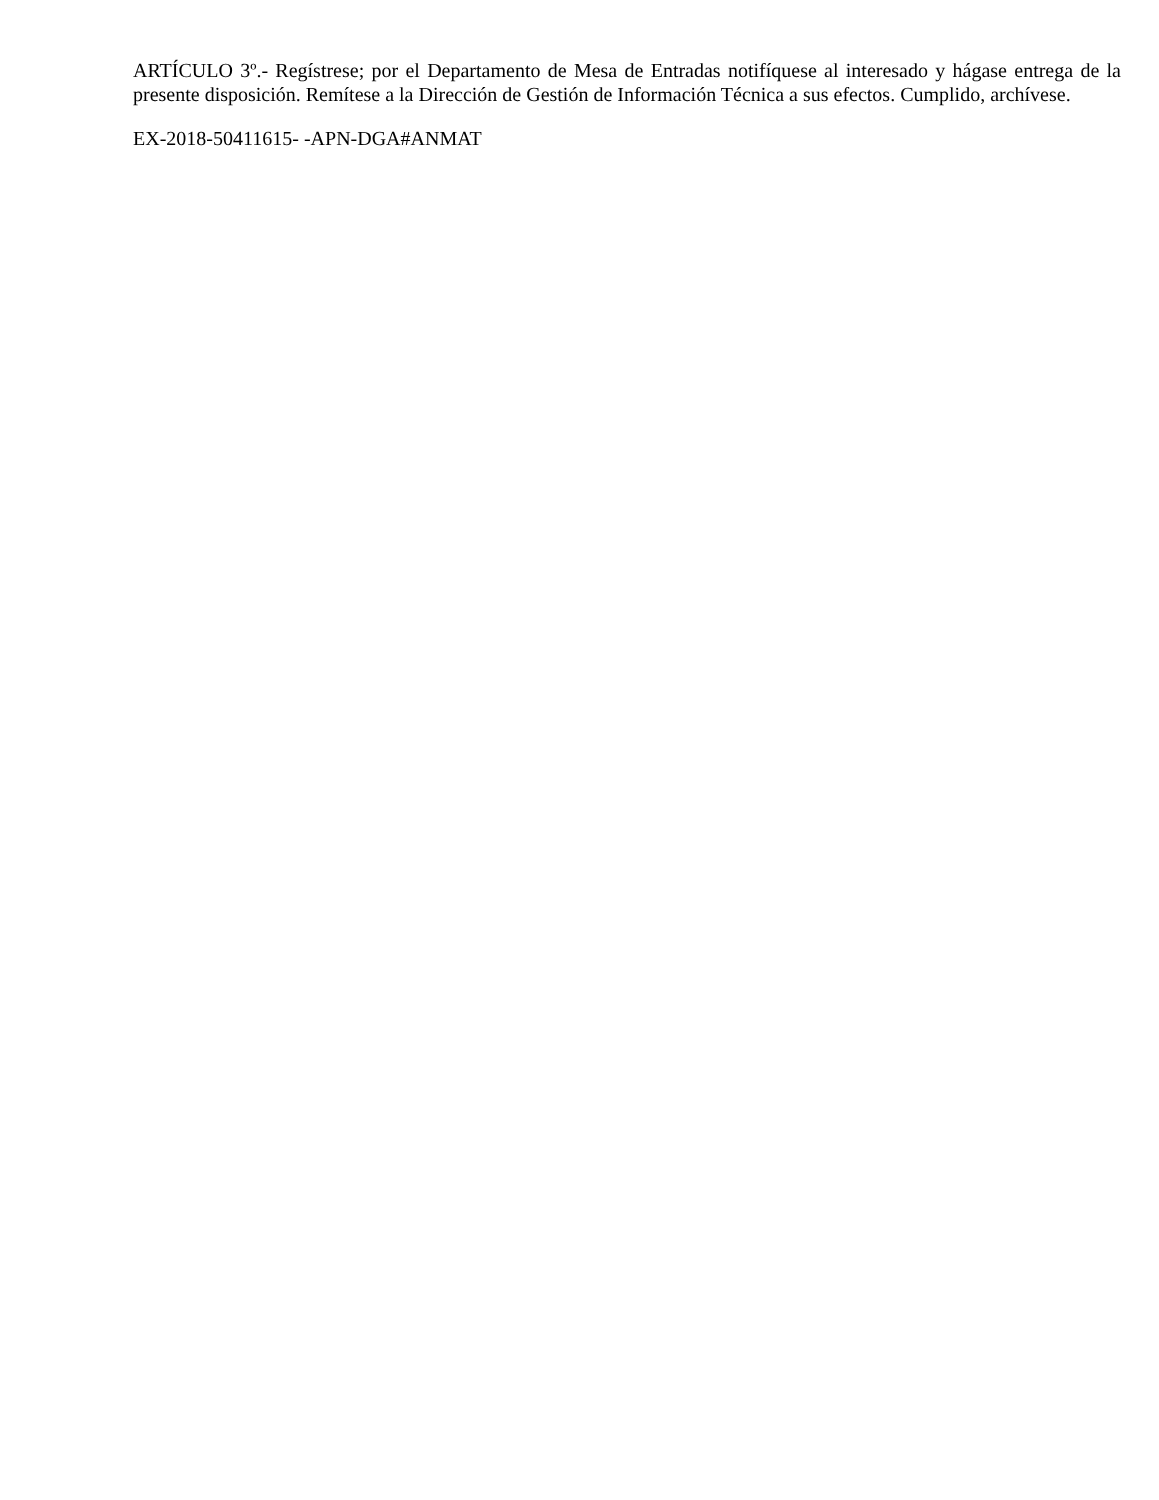ARTÍCULO 3º.- Regístrese; por el Departamento de Mesa de Entradas notifíquese al interesado y hágase entrega de la presente disposición. Remítese a la Dirección de Gestión de Información Técnica a sus efectos. Cumplido, archívese.
EX-2018-50411615- -APN-DGA#ANMAT